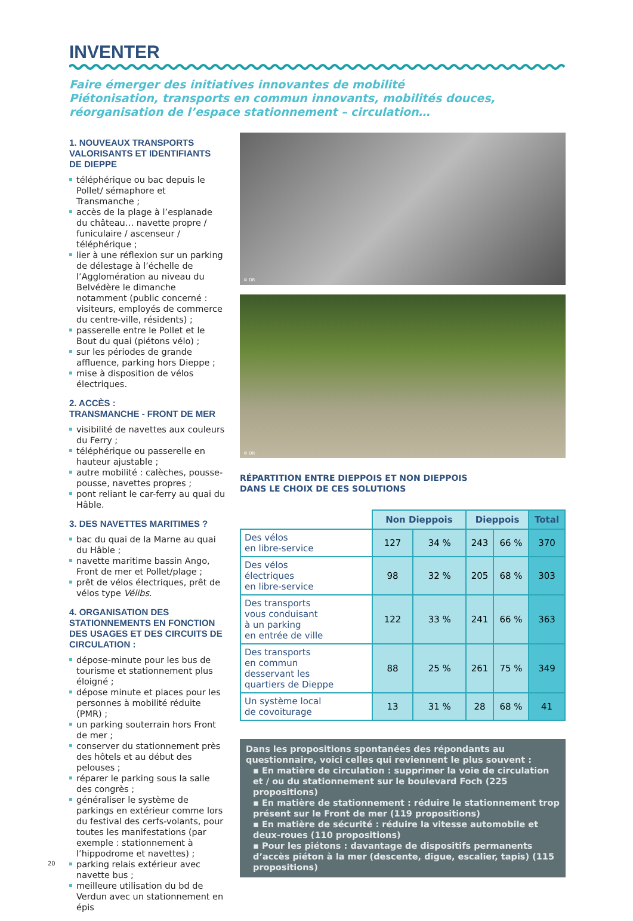INVENTER
Faire émerger des initiatives innovantes de mobilité
Piétonisation, transports en commun innovants, mobilités douces,
réorganisation de l’espace stationnement – circulation…
1. NOUVEAUX TRANSPORTS VALORISANTS ET IDENTIFIANTS DE DIEPPE
téléphérique ou bac depuis le Pollet/ sémaphore et Transmanche ;
accès de la plage à l’esplanade du château… navette propre / funiculaire / ascenseur / téléphérique ;
lier à une réflexion sur un parking de délestage à l’échelle de l’Agglomération au niveau du Belvédère le dimanche notamment (public concerné : visiteurs, employés de commerce du centre-ville, résidents) ;
passerelle entre le Pollet et le Bout du quai (piétons vélo) ;
sur les périodes de grande affluence, parking hors Dieppe ;
mise à disposition de vélos électriques.
2. ACCÈS :
TRANSMANCHE - FRONT DE MER
visibilité de navettes aux couleurs du Ferry ;
téléphérique ou passerelle en hauteur ajustable ;
autre mobilité : calèches, pousse-pousse, navettes propres ;
pont reliant le car-ferry au quai du Hâble.
3. DES NAVETTES MARITIMES ?
bac du quai de la Marne au quai du Hâble ;
navette maritime bassin Ango, Front de mer et Pollet/plage ;
prêt de vélos électriques, prêt de vélos type Vélibs.
4. ORGANISATION DES STATIONNEMENTS EN FONCTION DES USAGES ET DES CIRCUITS DE CIRCULATION :
dépose-minute pour les bus de tourisme et stationnement plus éloigné ;
dépose minute et places pour les personnes à mobilité réduite (PMR) ;
un parking souterrain hors Front de mer ;
conserver du stationnement près des hôtels et au début des pelouses ;
réparer le parking sous la salle des congrès ;
généraliser le système de parkings en extérieur comme lors du festival des cerfs-volants, pour toutes les manifestations (par exemple : stationnement à l’hippodrome et navettes) ;
parking relais extérieur avec navette bus ;
meilleure utilisation du bd de Verdun avec un stationnement en épis
© DR
© DR
RÉPARTITION ENTRE DIEPPOIS ET NON DIEPPOIS
DANS LE CHOIX DE CES SOLUTIONS
| | Non Dieppois | | Dieppois | | Total |
| --- | --- | --- | --- | --- | --- |
| Des vélos en libre-service | 127 | 34 % | 243 | 66 % | 370 |
| Des vélos électriques en libre-service | 98 | 32 % | 205 | 68 % | 303 |
| Des transports vous conduisant à un parking en entrée de ville | 122 | 33 % | 241 | 66 % | 363 |
| Des transports en commun desservant les quartiers de Dieppe | 88 | 25 % | 261 | 75 % | 349 |
| Un système local de covoiturage | 13 | 31 % | 28 | 68 % | 41 |
Dans les propositions spontanées des répondants au questionnaire, voici celles qui reviennent le plus souvent :
▪ En matière de circulation : supprimer la voie de circulation et / ou du stationnement sur le boulevard Foch (225 propositions)
▪ En matière de stationnement : réduire le stationnement trop présent sur le Front de mer (119 propositions)
▪ En matière de sécurité : réduire la vitesse automobile et deux-roues (110 propositions)
▪ Pour les piétons : davantage de dispositifs permanents d’accès piéton à la mer (descente, digue, escalier, tapis) (115 propositions)
20